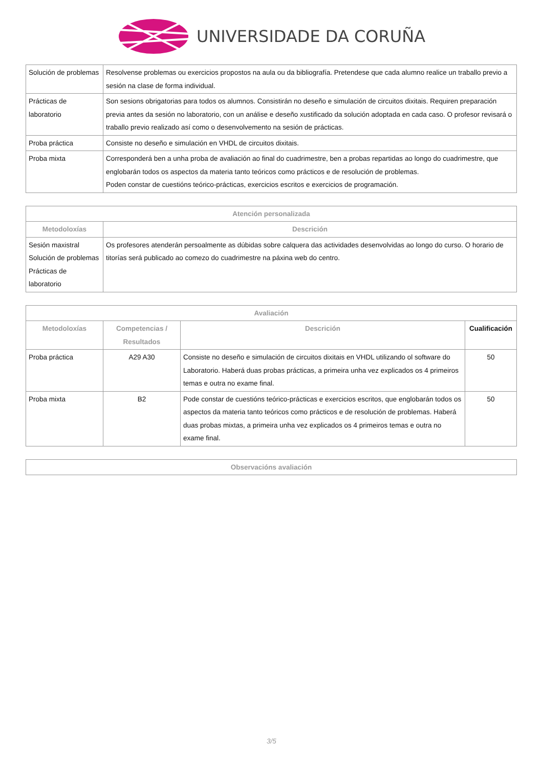UNIVERSIDADE DA CORUÑA
| Solución de problemas | Resolvense problemas ou exercicios propostos na aula ou da bibliografía. Pretendese que cada alumno realice un traballo previo a sesión na clase de forma individual. |
| Prácticas de laboratorio | Son sesions obrigatorias para todos os alumnos. Consistirán no deseño e simulación de circuitos dixitais. Requiren preparación previa antes da sesión no laboratorio, con un análise e deseño xustificado da solución adoptada en cada caso. O profesor revisará o traballo previo realizado así como o desenvolvemento na sesión de prácticas. |
| Proba práctica | Consiste no deseño e simulación en VHDL de circuitos dixitais. |
| Proba mixta | Corresponderá ben a unha proba de avaliación ao final do cuadrimestre, ben a probas repartidas ao longo do cuadrimestre, que englobarán todos os aspectos da materia tanto teóricos como prácticos e de resolución de problemas. Poden constar de cuestións teórico-prácticas, exercicios escritos e exercicios de programación. |
| Atención personalizada | |
| --- | --- |
| Metodoloxías | Descrición |
| Sesión maxistral Solución de problemas Prácticas de laboratorio | Os profesores atenderán persoalmente as dúbidas sobre calquera das actividades desenvolvidas ao longo do curso. O horario de titorías será publicado ao comezo do cuadrimestre na páxina web do centro. |
| Avaliación | | | |
| --- | --- | --- | --- |
| Metodoloxías | Competencias / Resultados | Descrición | Cualificación |
| Proba práctica | A29 A30 | Consiste no deseño e simulación de circuitos dixitais en VHDL utilizando ol software do Laboratorio. Haberá duas probas prácticas, a primeira unha vez explicados os 4 primeiros temas e outra no exame final. | 50 |
| Proba mixta | B2 | Pode constar de cuestións teórico-prácticas e exercicios escritos, que englobarán todos os aspectos da materia tanto teóricos como prácticos e de resolución de problemas. Haberá duas probas mixtas, a primeira unha vez explicados os 4 primeiros temas e outra no exame final. | 50 |
| Observacións avaliación |
| --- |
3/5